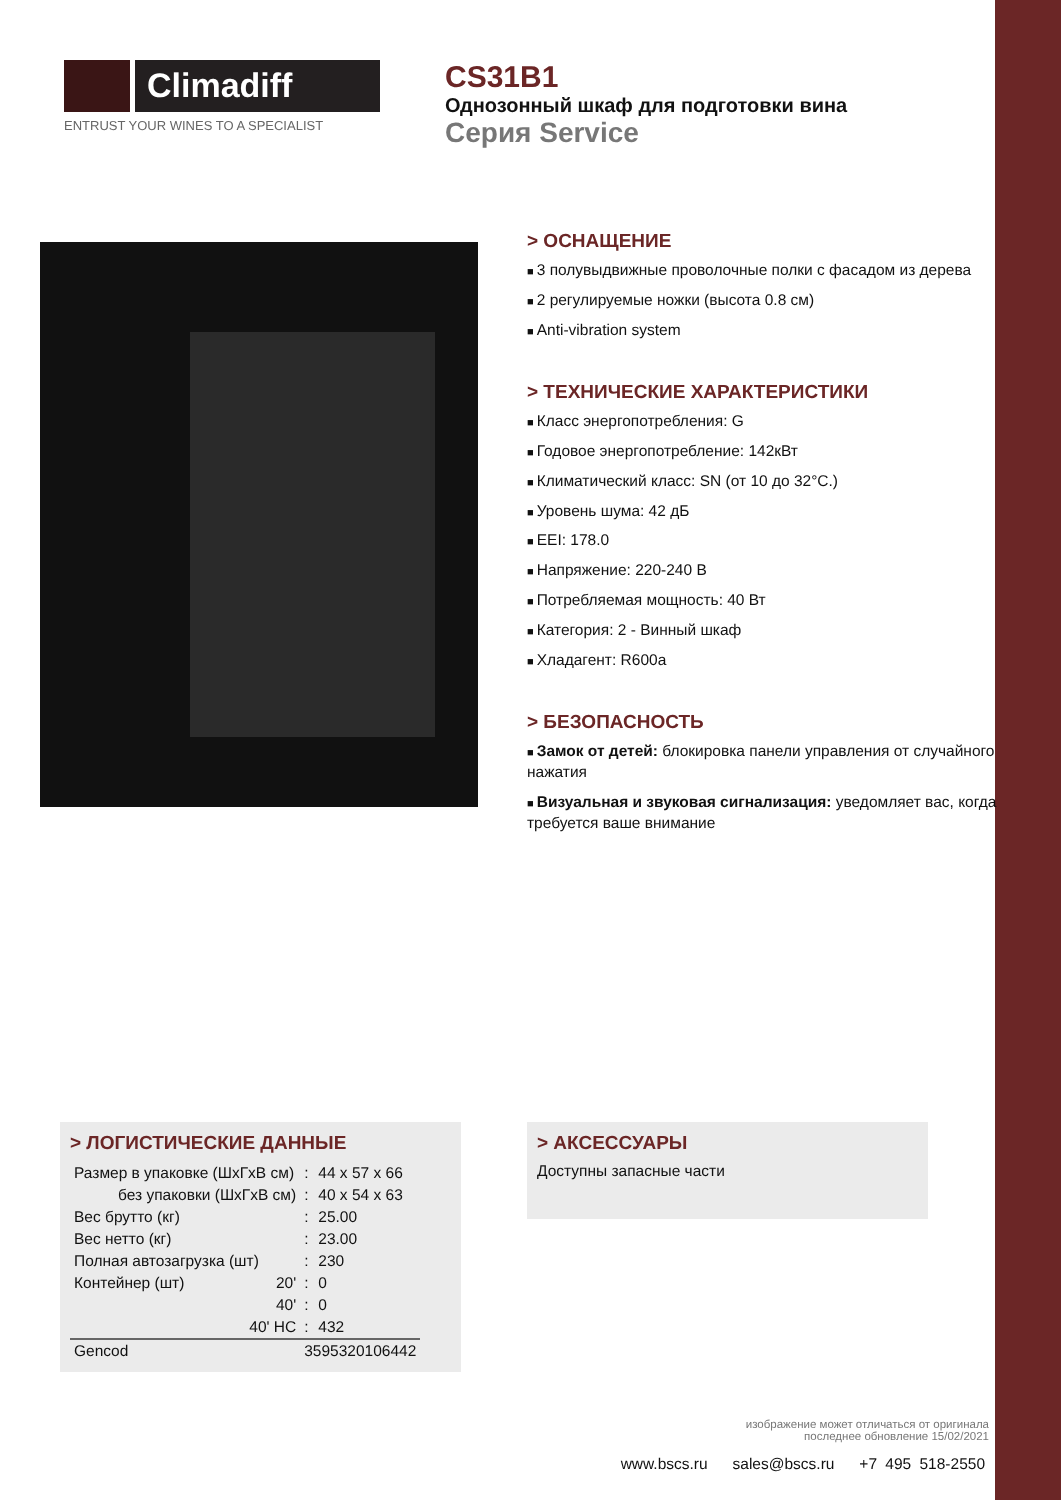Climadiff
ENTRUST YOUR WINES TO A SPECIALIST
CS31B1
Однозонный шкаф для подготовки вина
Серия Service
> ОСНАЩЕНИЕ
3 полувыдвижные проволочные полки с фасадом из дерева
2 регулируемые ножки (высота 0.8 см)
Anti-vibration system
> ТЕХНИЧЕСКИЕ ХАРАКТЕРИСТИКИ
Класс энергопотребления: G
Годовое энергопотребление: 142кВт
Климатический класс: SN (от 10 до 32°C.)
Уровень шума: 42 дБ
EEI: 178.0
Напряжение: 220-240 В
Потребляемая мощность: 40 Вт
Категория: 2 - Винный шкаф
Хладагент: R600a
> БЕЗОПАСНОСТЬ
Замок от детей: блокировка панели управления от случайного нажатия
Визуальная и звуковая сигнализация: уведомляет вас, когда требуется ваше внимание
> ЛОГИСТИЧЕСКИЕ ДАННЫЕ
| Размер в упаковке (ШхГхВ см) | | : | 44 x 57 x 66 |
| без упаковки (ШхГхВ см) | | : | 40 x 54 x 63 |
| Вес брутто (кг) | | : | 25.00 |
| Вес нетто (кг) | | : | 23.00 |
| Полная автозагрузка (шт) | | : | 230 |
| Контейнер (шт) | 20' | : | 0 |
| | 40' | : | 0 |
| | 40' HC | : | 432 |
| Gencod | | 3595320106442 | |
> АКСЕССУАРЫ
Доступны запасные части
изображение может отличаться от оригинала
последнее обновление 15/02/2021
www.bscs.ru sales@bscs.ru +7 495 518-2550